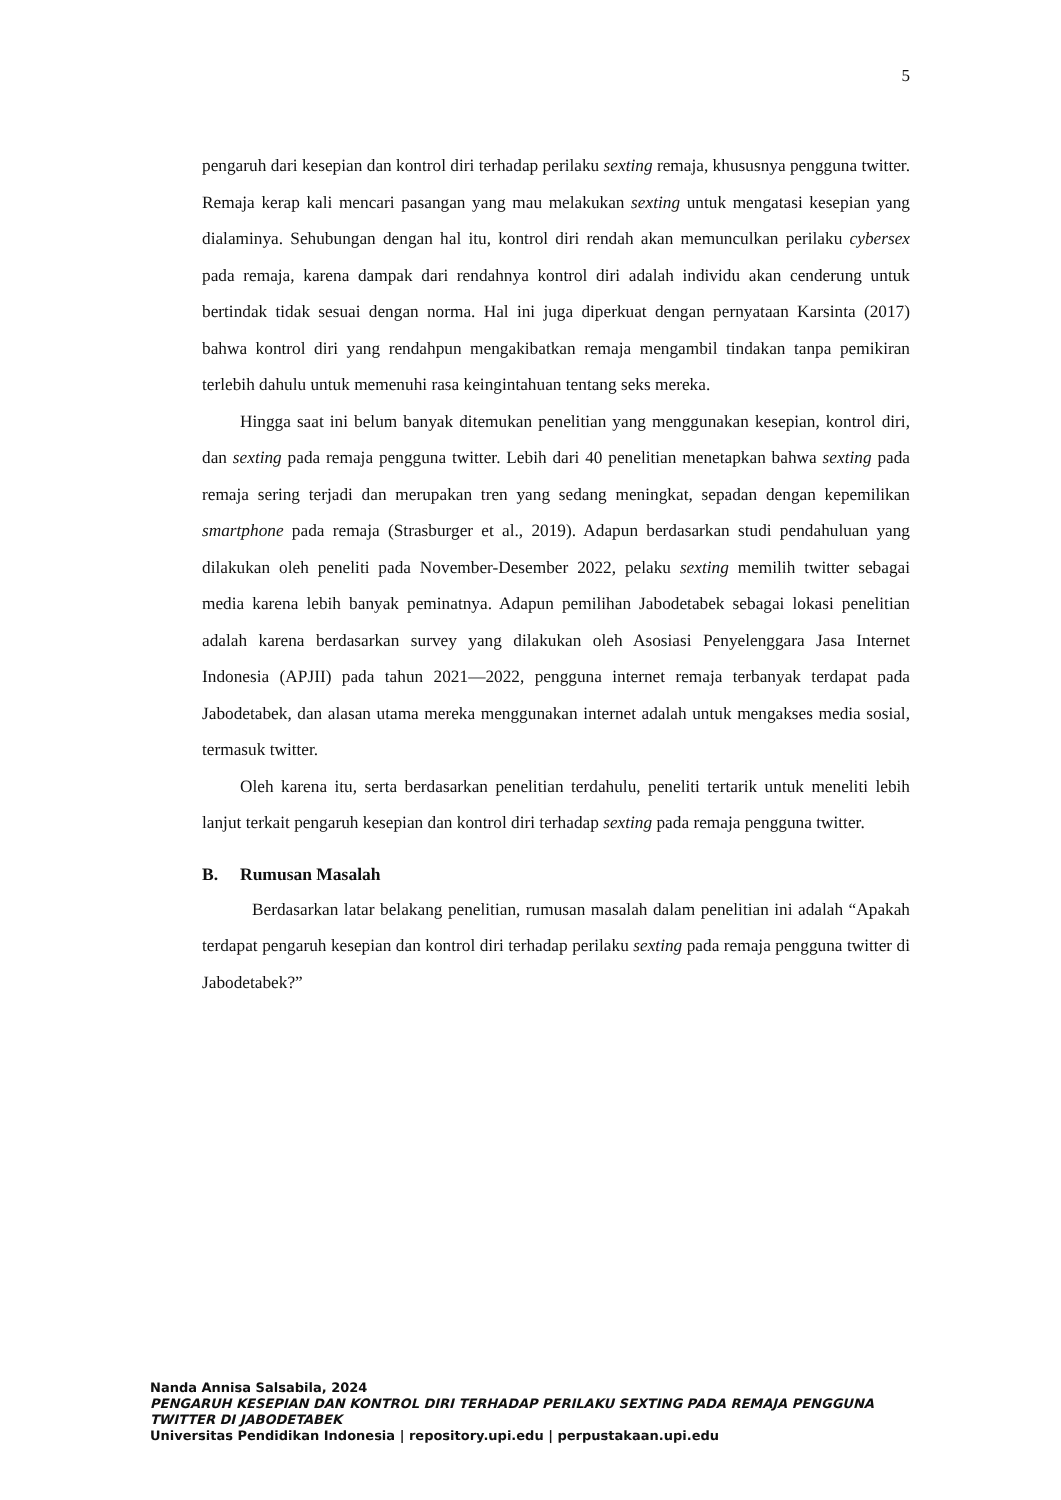5
pengaruh dari kesepian dan kontrol diri terhadap perilaku sexting remaja, khususnya pengguna twitter. Remaja kerap kali mencari pasangan yang mau melakukan sexting untuk mengatasi kesepian yang dialaminya. Sehubungan dengan hal itu, kontrol diri rendah akan memunculkan perilaku cybersex pada remaja, karena dampak dari rendahnya kontrol diri adalah individu akan cenderung untuk bertindak tidak sesuai dengan norma. Hal ini juga diperkuat dengan pernyataan Karsinta (2017) bahwa kontrol diri yang rendahpun mengakibatkan remaja mengambil tindakan tanpa pemikiran terlebih dahulu untuk memenuhi rasa keingintahuan tentang seks mereka.
Hingga saat ini belum banyak ditemukan penelitian yang menggunakan kesepian, kontrol diri, dan sexting pada remaja pengguna twitter. Lebih dari 40 penelitian menetapkan bahwa sexting pada remaja sering terjadi dan merupakan tren yang sedang meningkat, sepadan dengan kepemilikan smartphone pada remaja (Strasburger et al., 2019). Adapun berdasarkan studi pendahuluan yang dilakukan oleh peneliti pada November-Desember 2022, pelaku sexting memilih twitter sebagai media karena lebih banyak peminatnya. Adapun pemilihan Jabodetabek sebagai lokasi penelitian adalah karena berdasarkan survey yang dilakukan oleh Asosiasi Penyelenggara Jasa Internet Indonesia (APJII) pada tahun 2021—2022, pengguna internet remaja terbanyak terdapat pada Jabodetabek, dan alasan utama mereka menggunakan internet adalah untuk mengakses media sosial, termasuk twitter.
Oleh karena itu, serta berdasarkan penelitian terdahulu, peneliti tertarik untuk meneliti lebih lanjut terkait pengaruh kesepian dan kontrol diri terhadap sexting pada remaja pengguna twitter.
B. Rumusan Masalah
Berdasarkan latar belakang penelitian, rumusan masalah dalam penelitian ini adalah “Apakah terdapat pengaruh kesepian dan kontrol diri terhadap perilaku sexting pada remaja pengguna twitter di Jabodetabek?”
Nanda Annisa Salsabila, 2024
PENGARUH KESEPIAN DAN KONTROL DIRI TERHADAP PERILAKU SEXTING PADA REMAJA PENGGUNA TWITTER DI JABODETABEK
Universitas Pendidikan Indonesia | repository.upi.edu | perpustakaan.upi.edu